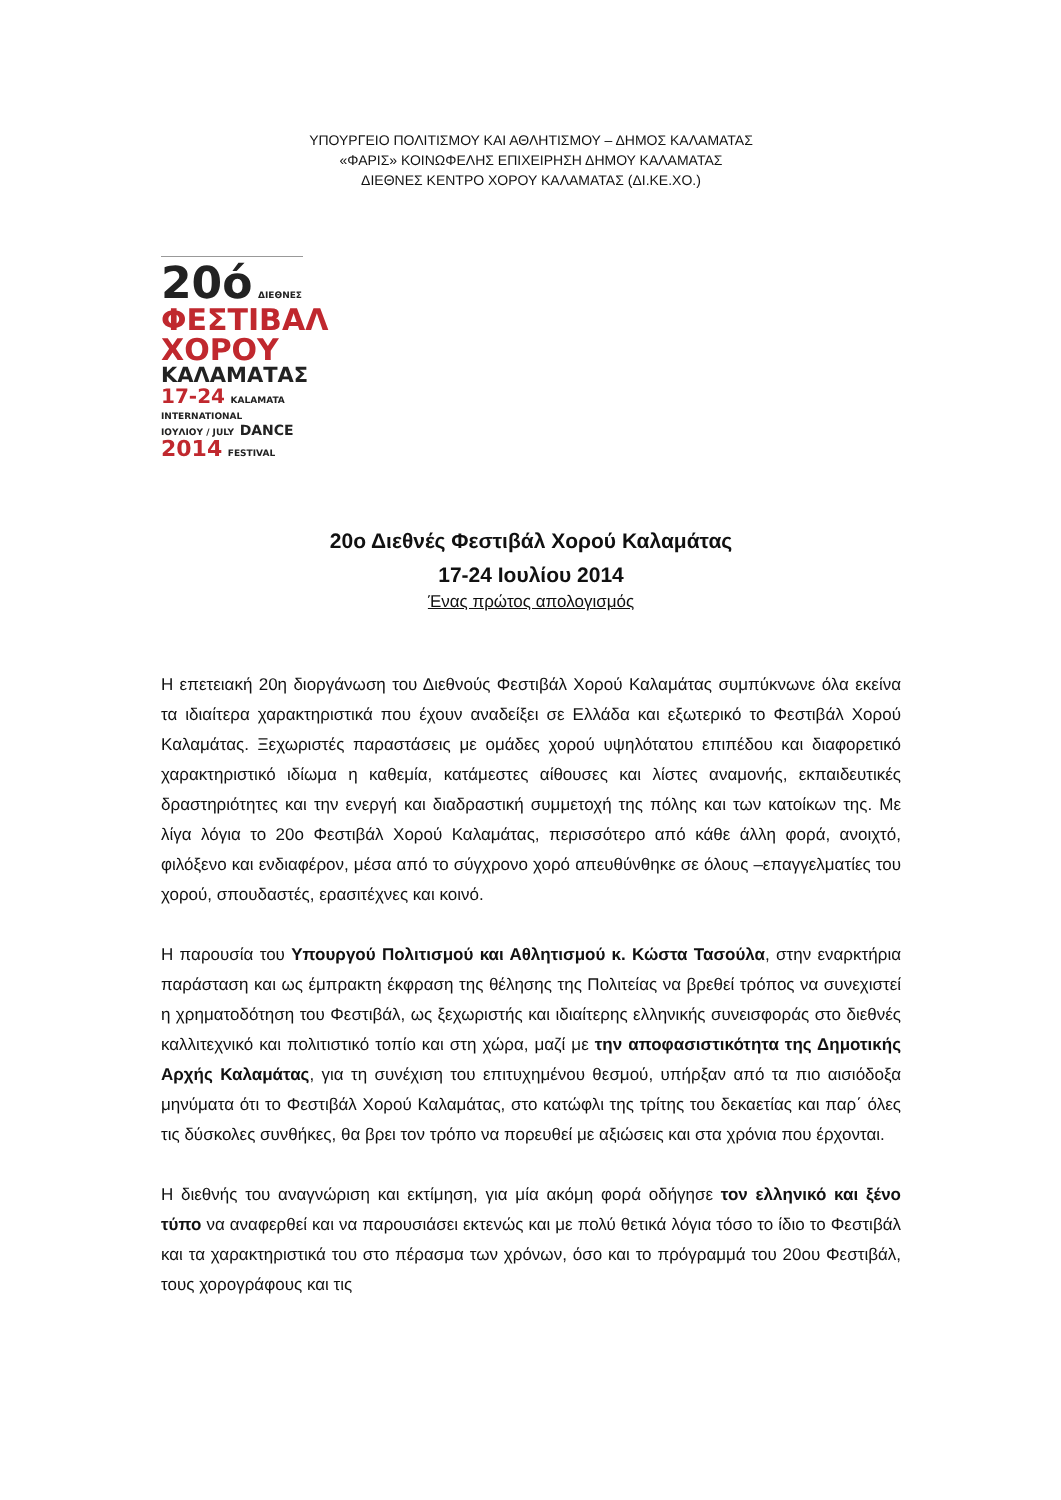ΥΠΟΥΡΓΕΙΟ ΠΟΛΙΤΙΣΜΟΥ ΚΑΙ ΑΘΛΗΤΙΣΜΟΥ – ΔΗΜΟΣ ΚΑΛΑΜΑΤΑΣ
«ΦΑΡΙΣ» ΚΟΙΝΩΦΕΛΗΣ ΕΠΙΧΕΙΡΗΣΗ ΔΗΜΟΥ ΚΑΛΑΜΑΤΑΣ
ΔΙΕΘΝΕΣ ΚΕΝΤΡΟ ΧΟΡΟΥ ΚΑΛΑΜΑΤΑΣ (ΔΙ.ΚΕ.ΧΟ.)
20ό ΔΙΕΘΝΕΣ
ΦΕΣΤΙΒΑΛ
ΧΟΡΟΥ
ΚΑΛΑΜΑΤΑΣ
17-24 KALAMATA INTERNATIONAL
ΙΟΥΛΙΟΥ / JULY DANCE
2014 FESTIVAL
20ο Διεθνές Φεστιβάλ Χορού Καλαμάτας
17-24 Ιουλίου 2014
Ένας πρώτος απολογισμός
Η επετειακή 20η διοργάνωση του Διεθνούς Φεστιβάλ Χορού Καλαμάτας συμπύκνωνε όλα εκείνα τα ιδιαίτερα χαρακτηριστικά που έχουν αναδείξει σε Ελλάδα και εξωτερικό το Φεστιβάλ Χορού Καλαμάτας. Ξεχωριστές παραστάσεις με ομάδες χορού υψηλότατου επιπέδου και διαφορετικό χαρακτηριστικό ιδίωμα η καθεμία, κατάμεστες αίθουσες και λίστες αναμονής, εκπαιδευτικές δραστηριότητες και την ενεργή και διαδραστική συμμετοχή της πόλης και των κατοίκων της. Με λίγα λόγια το 20ο Φεστιβάλ Χορού Καλαμάτας, περισσότερο από κάθε άλλη φορά, ανοιχτό, φιλόξενο και ενδιαφέρον, μέσα από το σύγχρονο χορό απευθύνθηκε σε όλους –επαγγελματίες του χορού, σπουδαστές, ερασιτέχνες και κοινό.
Η παρουσία του Υπουργού Πολιτισμού και Αθλητισμού κ. Κώστα Τασούλα, στην εναρκτήρια παράσταση και ως έμπρακτη έκφραση της θέλησης της Πολιτείας να βρεθεί τρόπος να συνεχιστεί η χρηματοδότηση του Φεστιβάλ, ως ξεχωριστής και ιδιαίτερης ελληνικής συνεισφοράς στο διεθνές καλλιτεχνικό και πολιτιστικό τοπίο και στη χώρα, μαζί με την αποφασιστικότητα της Δημοτικής Αρχής Καλαμάτας, για τη συνέχιση του επιτυχημένου θεσμού, υπήρξαν από τα πιο αισιόδοξα μηνύματα ότι το Φεστιβάλ Χορού Καλαμάτας, στο κατώφλι της τρίτης του δεκαετίας και παρ΄ όλες τις δύσκολες συνθήκες, θα βρει τον τρόπο να πορευθεί με αξιώσεις και στα χρόνια που έρχονται.
Η διεθνής του αναγνώριση και εκτίμηση, για μία ακόμη φορά οδήγησε τον ελληνικό και ξένο τύπο να αναφερθεί και να παρουσιάσει εκτενώς και με πολύ θετικά λόγια τόσο το ίδιο το Φεστιβάλ και τα χαρακτηριστικά του στο πέρασμα των χρόνων, όσο και το πρόγραμμά του 20ου Φεστιβάλ, τους χορογράφους και τις